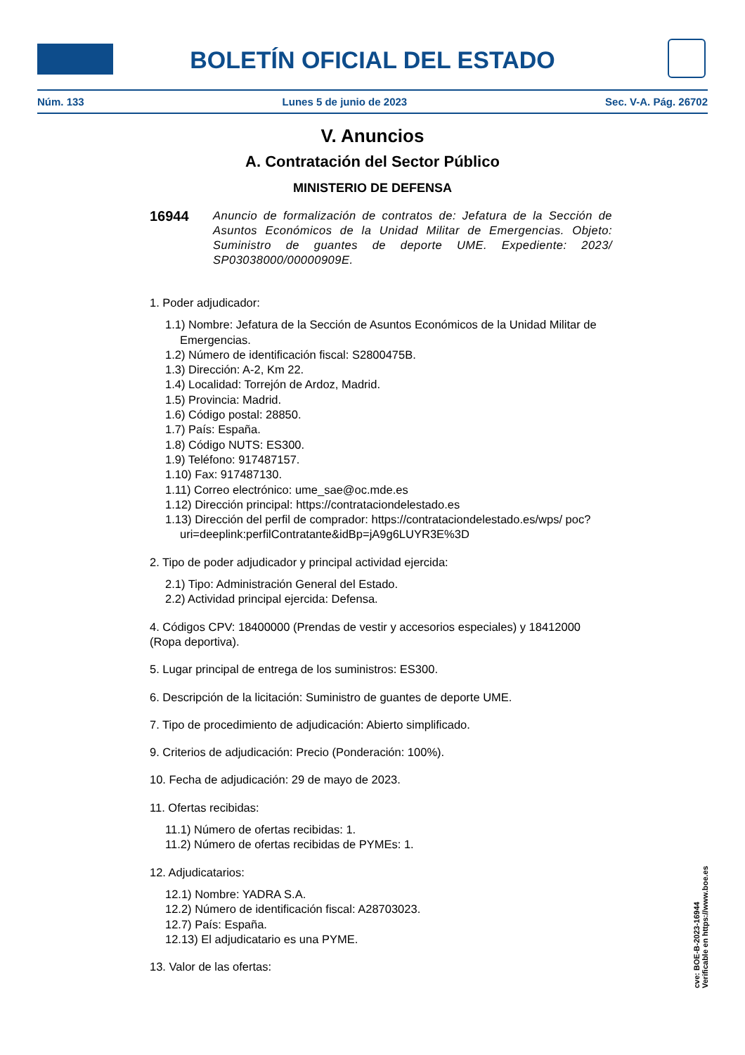BOLETÍN OFICIAL DEL ESTADO
Núm. 133 Lunes 5 de junio de 2023 Sec. V-A. Pág. 26702
V. Anuncios
A. Contratación del Sector Público
MINISTERIO DE DEFENSA
16944
Anuncio de formalización de contratos de: Jefatura de la Sección de Asuntos Económicos de la Unidad Militar de Emergencias. Objeto: Suministro de guantes de deporte UME. Expediente: 2023/ SP03038000/00000909E.
1. Poder adjudicador:
1.1) Nombre: Jefatura de la Sección de Asuntos Económicos de la Unidad Militar de Emergencias.
1.2) Número de identificación fiscal: S2800475B.
1.3) Dirección: A-2, Km 22.
1.4) Localidad: Torrejón de Ardoz, Madrid.
1.5) Provincia: Madrid.
1.6) Código postal: 28850.
1.7) País: España.
1.8) Código NUTS: ES300.
1.9) Teléfono: 917487157.
1.10) Fax: 917487130.
1.11) Correo electrónico: ume_sae@oc.mde.es
1.12) Dirección principal: https://contrataciondelestado.es
1.13) Dirección del perfil de comprador: https://contrataciondelestado.es/wps/ poc?uri=deeplink:perfilContratante&idBp=jA9g6LUYR3E%3D
2. Tipo de poder adjudicador y principal actividad ejercida:
2.1) Tipo: Administración General del Estado.
2.2) Actividad principal ejercida: Defensa.
4. Códigos CPV: 18400000 (Prendas de vestir y accesorios especiales) y 18412000 (Ropa deportiva).
5. Lugar principal de entrega de los suministros: ES300.
6. Descripción de la licitación: Suministro de guantes de deporte UME.
7. Tipo de procedimiento de adjudicación: Abierto simplificado.
9. Criterios de adjudicación: Precio (Ponderación: 100%).
10. Fecha de adjudicación: 29 de mayo de 2023.
11. Ofertas recibidas:
11.1) Número de ofertas recibidas: 1.
11.2) Número de ofertas recibidas de PYMEs: 1.
12. Adjudicatarios:
12.1) Nombre: YADRA S.A.
12.2) Número de identificación fiscal: A28703023.
12.7) País: España.
12.13) El adjudicatario es una PYME.
13. Valor de las ofertas:
cve: BOE-B-2023-16944
Verificable en https://www.boe.es